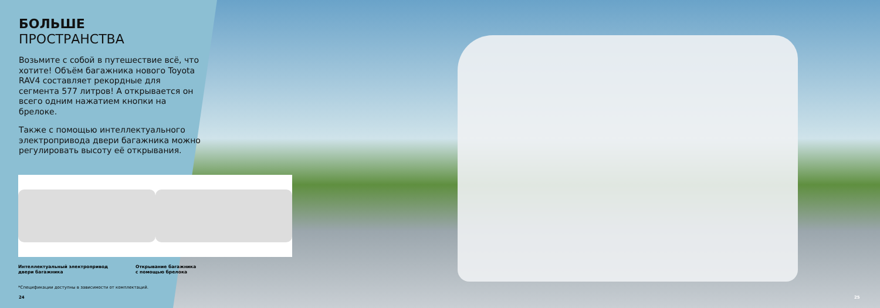БОЛЬШЕ
ПРОСТРАНСТВА
Возьмите с собой в путешествие всё, что хотите! Объём багажника нового Toyota RAV4 составляет рекордные для сегмента 577 литров! А открывается он всего одним нажатием кнопки на брелоке.
Также с помощью интеллектуального электропривода двери багажника можно регулировать высоту её открывания.
Интеллектуальный электропривод
двери багажника
Открывание багажника
с помощью брелока
*Спецификации доступны в зависимости от комплектаций.
24 25